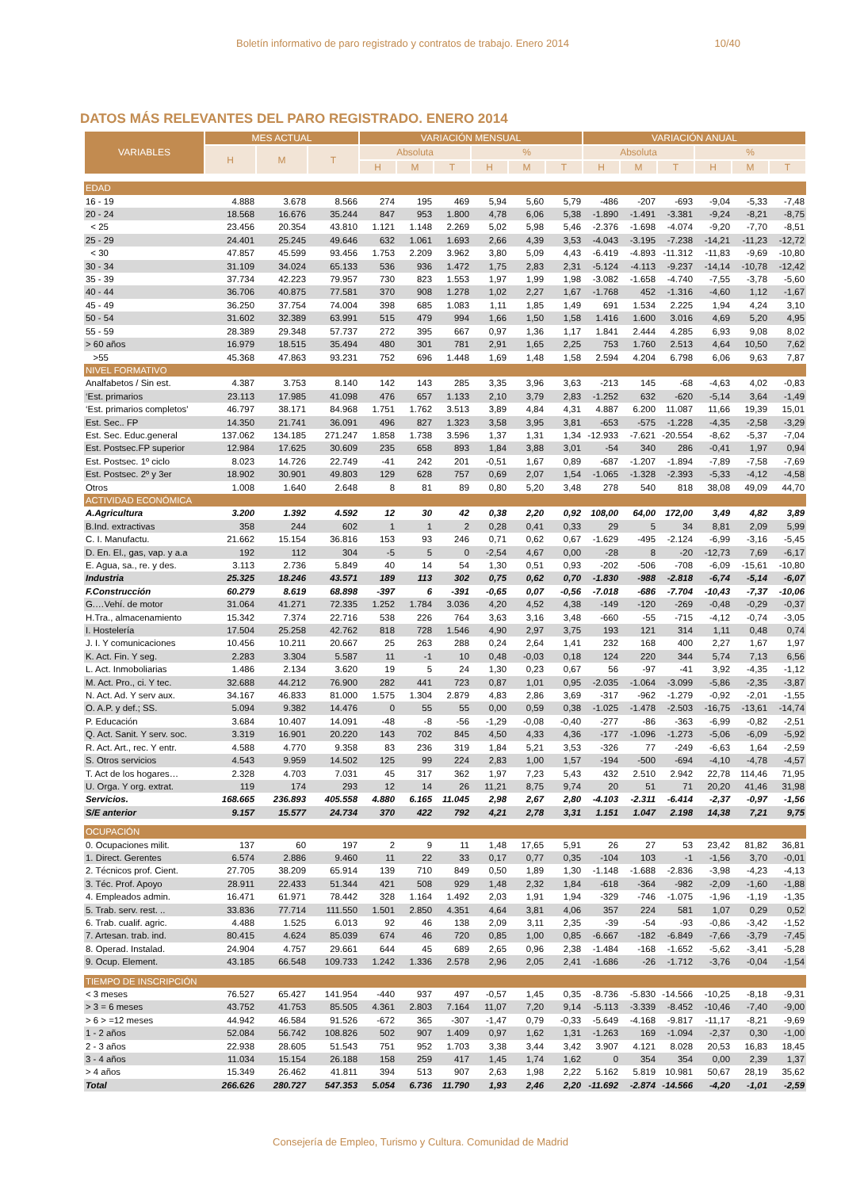Boletín informativo de paro registrado y contratos de trabajo. Enero 2014 10/40
DATOS MÁS RELEVANTES DEL PARO REGISTRADO. ENERO 2014
| VARIABLES | MES ACTUAL | | | VARIACIÓN MENSUAL | | | | | | VARIACIÓN ANUAL | | | | | |
| --- | --- | --- | --- | --- | --- | --- | --- | --- | --- | --- | --- | --- | --- | --- | --- |
| | H | M | T | Absoluta | | | % | | | Absoluta | | | % | | |
| | | | | H | M | T | H | M | T | H | M | T | H | M | T |
| EDAD | | | | | | | | | | | | | | | |
| 16 - 19 | 4.888 | 3.678 | 8.566 | 274 | 195 | 469 | 5,94 | 5,60 | 5,79 | -486 | -207 | -693 | -9,04 | -5,33 | -7,48 |
| 20 - 24 | 18.568 | 16.676 | 35.244 | 847 | 953 | 1.800 | 4,78 | 6,06 | 5,38 | -1.890 | -1.491 | -3.381 | -9,24 | -8,21 | -8,75 |
| < 25 | 23.456 | 20.354 | 43.810 | 1.121 | 1.148 | 2.269 | 5,02 | 5,98 | 5,46 | -2.376 | -1.698 | -4.074 | -9,20 | -7,70 | -8,51 |
| 25 - 29 | 24.401 | 25.245 | 49.646 | 632 | 1.061 | 1.693 | 2,66 | 4,39 | 3,53 | -4.043 | -3.195 | -7.238 | -14,21 | -11,23 | -12,72 |
| < 30 | 47.857 | 45.599 | 93.456 | 1.753 | 2.209 | 3.962 | 3,80 | 5,09 | 4,43 | -6.419 | -4.893 | -11.312 | -11,83 | -9,69 | -10,80 |
| 30 - 34 | 31.109 | 34.024 | 65.133 | 536 | 936 | 1.472 | 1,75 | 2,83 | 2,31 | -5.124 | -4.113 | -9.237 | -14,14 | -10,78 | -12,42 |
| 35 - 39 | 37.734 | 42.223 | 79.957 | 730 | 823 | 1.553 | 1,97 | 1,99 | 1,98 | -3.082 | -1.658 | -4.740 | -7,55 | -3,78 | -5,60 |
| 40 - 44 | 36.706 | 40.875 | 77.581 | 370 | 908 | 1.278 | 1,02 | 2,27 | 1,67 | -1.768 | 452 | -1.316 | -4,60 | 1,12 | -1,67 |
| 45 - 49 | 36.250 | 37.754 | 74.004 | 398 | 685 | 1.083 | 1,11 | 1,85 | 1,49 | 691 | 1.534 | 2.225 | 1,94 | 4,24 | 3,10 |
| 50 - 54 | 31.602 | 32.389 | 63.991 | 515 | 479 | 994 | 1,66 | 1,50 | 1,58 | 1.416 | 1.600 | 3.016 | 4,69 | 5,20 | 4,95 |
| 55 - 59 | 28.389 | 29.348 | 57.737 | 272 | 395 | 667 | 0,97 | 1,36 | 1,17 | 1.841 | 2.444 | 4.285 | 6,93 | 9,08 | 8,02 |
| > 60 años | 16.979 | 18.515 | 35.494 | 480 | 301 | 781 | 2,91 | 1,65 | 2,25 | 753 | 1.760 | 2.513 | 4,64 | 10,50 | 7,62 |
| >55 | 45.368 | 47.863 | 93.231 | 752 | 696 | 1.448 | 1,69 | 1,48 | 1,58 | 2.594 | 4.204 | 6.798 | 6,06 | 9,63 | 7,87 |
| NIVEL FORMATIVO | | | | | | | | | | | | | | | |
| Analfabetos / Sin est. | 4.387 | 3.753 | 8.140 | 142 | 143 | 285 | 3,35 | 3,96 | 3,63 | -213 | 145 | -68 | -4,63 | 4,02 | -0,83 |
| ‘Est. primarios | 23.113 | 17.985 | 41.098 | 476 | 657 | 1.133 | 2,10 | 3,79 | 2,83 | -1.252 | 632 | -620 | -5,14 | 3,64 | -1,49 |
| ‘Est. primarios completos' | 46.797 | 38.171 | 84.968 | 1.751 | 1.762 | 3.513 | 3,89 | 4,84 | 4,31 | 4.887 | 6.200 | 11.087 | 11,66 | 19,39 | 15,01 |
| Est. Sec.. FP | 14.350 | 21.741 | 36.091 | 496 | 827 | 1.323 | 3,58 | 3,95 | 3,81 | -653 | -575 | -1.228 | -4,35 | -2,58 | -3,29 |
| Est. Sec. Educ.general | 137.062 | 134.185 | 271.247 | 1.858 | 1.738 | 3.596 | 1,37 | 1,31 | 1,34 | -12.933 | -7.621 | -20.554 | -8,62 | -5,37 | -7,04 |
| Est. Postsec.FP superior | 12.984 | 17.625 | 30.609 | 235 | 658 | 893 | 1,84 | 3,88 | 3,01 | -54 | 340 | 286 | -0,41 | 1,97 | 0,94 |
| Est. Postsec. 1º ciclo | 8.023 | 14.726 | 22.749 | -41 | 242 | 201 | -0,51 | 1,67 | 0,89 | -687 | -1.207 | -1.894 | -7,89 | -7,58 | -7,69 |
| Est. Postsec. 2º y 3er | 18.902 | 30.901 | 49.803 | 129 | 628 | 757 | 0,69 | 2,07 | 1,54 | -1.065 | -1.328 | -2.393 | -5,33 | -4,12 | -4,58 |
| Otros | 1.008 | 1.640 | 2.648 | 8 | 81 | 89 | 0,80 | 5,20 | 3,48 | 278 | 540 | 818 | 38,08 | 49,09 | 44,70 |
| ACTIVIDAD ECONÓMICA | | | | | | | | | | | | | | | |
| A.Agricultura | 3.200 | 1.392 | 4.592 | 12 | 30 | 42 | 0,38 | 2,20 | 0,92 | 108,00 | 64,00 | 172,00 | 3,49 | 4,82 | 3,89 |
| B.Ind. extractivas | 358 | 244 | 602 | 1 | 1 | 2 | 0,28 | 0,41 | 0,33 | 29 | 5 | 34 | 8,81 | 2,09 | 5,99 |
| C. I. Manufactu. | 21.662 | 15.154 | 36.816 | 153 | 93 | 246 | 0,71 | 0,62 | 0,67 | -1.629 | -495 | -2.124 | -6,99 | -3,16 | -5,45 |
| D. En. El., gas, vap. y a.a | 192 | 112 | 304 | -5 | 5 | 0 | -2,54 | 4,67 | 0,00 | -28 | 8 | -20 | -12,73 | 7,69 | -6,17 |
| E. Agua, sa., re. y des. | 3.113 | 2.736 | 5.849 | 40 | 14 | 54 | 1,30 | 0,51 | 0,93 | -202 | -506 | -708 | -6,09 | -15,61 | -10,80 |
| Industria | 25.325 | 18.246 | 43.571 | 189 | 113 | 302 | 0,75 | 0,62 | 0,70 | -1.830 | -988 | -2.818 | -6,74 | -5,14 | -6,07 |
| F.Construcción | 60.279 | 8.619 | 68.898 | -397 | 6 | -391 | -0,65 | 0,07 | -0,56 | -7.018 | -686 | -7.704 | -10,43 | -7,37 | -10,06 |
| G.…Vehí. de motor | 31.064 | 41.271 | 72.335 | 1.252 | 1.784 | 3.036 | 4,20 | 4,52 | 4,38 | -149 | -120 | -269 | -0,48 | -0,29 | -0,37 |
| H.Tra., almacenamiento | 15.342 | 7.374 | 22.716 | 538 | 226 | 764 | 3,63 | 3,16 | 3,48 | -660 | -55 | -715 | -4,12 | -0,74 | -3,05 |
| I. Hostelería | 17.504 | 25.258 | 42.762 | 818 | 728 | 1.546 | 4,90 | 2,97 | 3,75 | 193 | 121 | 314 | 1,11 | 0,48 | 0,74 |
| J. I. Y comunicaciones | 10.456 | 10.211 | 20.667 | 25 | 263 | 288 | 0,24 | 2,64 | 1,41 | 232 | 168 | 400 | 2,27 | 1,67 | 1,97 |
| K. Act. Fin. Y seg. | 2.283 | 3.304 | 5.587 | 11 | -1 | 10 | 0,48 | -0,03 | 0,18 | 124 | 220 | 344 | 5,74 | 7,13 | 6,56 |
| L. Act. Inmoboliarias | 1.486 | 2.134 | 3.620 | 19 | 5 | 24 | 1,30 | 0,23 | 0,67 | 56 | -97 | -41 | 3,92 | -4,35 | -1,12 |
| M. Act. Pro., ci. Y tec. | 32.688 | 44.212 | 76.900 | 282 | 441 | 723 | 0,87 | 1,01 | 0,95 | -2.035 | -1.064 | -3.099 | -5,86 | -2,35 | -3,87 |
| N. Act. Ad. Y serv aux. | 34.167 | 46.833 | 81.000 | 1.575 | 1.304 | 2.879 | 4,83 | 2,86 | 3,69 | -317 | -962 | -1.279 | -0,92 | -2,01 | -1,55 |
| O. A.P. y def.; SS. | 5.094 | 9.382 | 14.476 | 0 | 55 | 55 | 0,00 | 0,59 | 0,38 | -1.025 | -1.478 | -2.503 | -16,75 | -13,61 | -14,74 |
| P. Educación | 3.684 | 10.407 | 14.091 | -48 | -8 | -56 | -1,29 | -0,08 | -0,40 | -277 | -86 | -363 | -6,99 | -0,82 | -2,51 |
| Q. Act. Sanit. Y serv. soc. | 3.319 | 16.901 | 20.220 | 143 | 702 | 845 | 4,50 | 4,33 | 4,36 | -177 | -1.096 | -1.273 | -5,06 | -6,09 | -5,92 |
| R. Act. Art., rec. Y entr. | 4.588 | 4.770 | 9.358 | 83 | 236 | 319 | 1,84 | 5,21 | 3,53 | -326 | 77 | -249 | -6,63 | 1,64 | -2,59 |
| S. Otros servicios | 4.543 | 9.959 | 14.502 | 125 | 99 | 224 | 2,83 | 1,00 | 1,57 | -194 | -500 | -694 | -4,10 | -4,78 | -4,57 |
| T. Act de los hogares… | 2.328 | 4.703 | 7.031 | 45 | 317 | 362 | 1,97 | 7,23 | 5,43 | 432 | 2.510 | 2.942 | 22,78 | 114,46 | 71,95 |
| U. Orga. Y org. extrat. | 119 | 174 | 293 | 12 | 14 | 26 | 11,21 | 8,75 | 9,74 | 20 | 51 | 71 | 20,20 | 41,46 | 31,98 |
| Servicios. | 168.665 | 236.893 | 405.558 | 4.880 | 6.165 | 11.045 | 2,98 | 2,67 | 2,80 | -4.103 | -2.311 | -6.414 | -2,37 | -0,97 | -1,56 |
| S/E anterior | 9.157 | 15.577 | 24.734 | 370 | 422 | 792 | 4,21 | 2,78 | 3,31 | 1.151 | 1.047 | 2.198 | 14,38 | 7,21 | 9,75 |
| OCUPACIÓN | | | | | | | | | | | | | | | |
| 0. Ocupaciones milit. | 137 | 60 | 197 | 2 | 9 | 11 | 1,48 | 17,65 | 5,91 | 26 | 27 | 53 | 23,42 | 81,82 | 36,81 |
| 1. Direct. Gerentes | 6.574 | 2.886 | 9.460 | 11 | 22 | 33 | 0,17 | 0,77 | 0,35 | -104 | 103 | -1 | -1,56 | 3,70 | -0,01 |
| 2. Técnicos prof. Cient. | 27.705 | 38.209 | 65.914 | 139 | 710 | 849 | 0,50 | 1,89 | 1,30 | -1.148 | -1.688 | -2.836 | -3,98 | -4,23 | -4,13 |
| 3. Téc. Prof. Apoyo | 28.911 | 22.433 | 51.344 | 421 | 508 | 929 | 1,48 | 2,32 | 1,84 | -618 | -364 | -982 | -2,09 | -1,60 | -1,88 |
| 4. Empleados admin. | 16.471 | 61.971 | 78.442 | 328 | 1.164 | 1.492 | 2,03 | 1,91 | 1,94 | -329 | -746 | -1.075 | -1,96 | -1,19 | -1,35 |
| 5. Trab. serv. rest. .. | 33.836 | 77.714 | 111.550 | 1.501 | 2.850 | 4.351 | 4,64 | 3,81 | 4,06 | 357 | 224 | 581 | 1,07 | 0,29 | 0,52 |
| 6. Trab. cualif. agric. | 4.488 | 1.525 | 6.013 | 92 | 46 | 138 | 2,09 | 3,11 | 2,35 | -39 | -54 | -93 | -0,86 | -3,42 | -1,52 |
| 7. Artesan. trab. ind. | 80.415 | 4.624 | 85.039 | 674 | 46 | 720 | 0,85 | 1,00 | 0,85 | -6.667 | -182 | -6.849 | -7,66 | -3,79 | -7,45 |
| 8. Operad. Instalad. | 24.904 | 4.757 | 29.661 | 644 | 45 | 689 | 2,65 | 0,96 | 2,38 | -1.484 | -168 | -1.652 | -5,62 | -3,41 | -5,28 |
| 9. Ocup. Element. | 43.185 | 66.548 | 109.733 | 1.242 | 1.336 | 2.578 | 2,96 | 2,05 | 2,41 | -1.686 | -26 | -1.712 | -3,76 | -0,04 | -1,54 |
| TIEMPO DE INSCRIPCIÓN | | | | | | | | | | | | | | | |
| < 3 meses | 76.527 | 65.427 | 141.954 | -440 | 937 | 497 | -0,57 | 1,45 | 0,35 | -8.736 | -5.830 | -14.566 | -10,25 | -8,18 | -9,31 |
| > 3 = 6 meses | 43.752 | 41.753 | 85.505 | 4.361 | 2.803 | 7.164 | 11,07 | 7,20 | 9,14 | -5.113 | -3.339 | -8.452 | -10,46 | -7,40 | -9,00 |
| > 6 > =12 meses | 44.942 | 46.584 | 91.526 | -672 | 365 | -307 | -1,47 | 0,79 | -0,33 | -5.649 | -4.168 | -9.817 | -11,17 | -8,21 | -9,69 |
| 1 - 2 años | 52.084 | 56.742 | 108.826 | 502 | 907 | 1.409 | 0,97 | 1,62 | 1,31 | -1.263 | 169 | -1.094 | -2,37 | 0,30 | -1,00 |
| 2 - 3 años | 22.938 | 28.605 | 51.543 | 751 | 952 | 1.703 | 3,38 | 3,44 | 3,42 | 3.907 | 4.121 | 8.028 | 20,53 | 16,83 | 18,45 |
| 3 - 4 años | 11.034 | 15.154 | 26.188 | 158 | 259 | 417 | 1,45 | 1,74 | 1,62 | 0 | 354 | 354 | 0,00 | 2,39 | 1,37 |
| > 4 años | 15.349 | 26.462 | 41.811 | 394 | 513 | 907 | 2,63 | 1,98 | 2,22 | 5.162 | 5.819 | 10.981 | 50,67 | 28,19 | 35,62 |
| Total | 266.626 | 280.727 | 547.353 | 5.054 | 6.736 | 11.790 | 1,93 | 2,46 | 2,20 | -11.692 | -2.874 | -14.566 | -4,20 | -1,01 | -2,59 |
Consejería de Empleo, Turismo y Cultura. Comunidad de Madrid